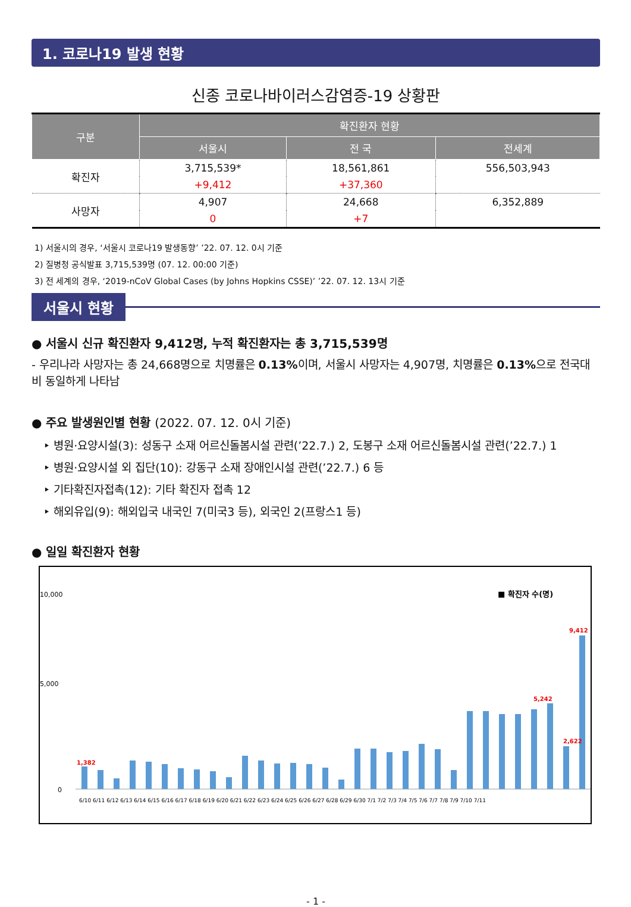1. 코로나19 발생 현황
신종 코로나바이러스감염증-19 상황판
| 구분 | 확진환자 현황 | | |
| --- | --- | --- | --- |
| | 서울시 | 전 국 | 전세계 |
| 확진자 | 3,715,539* | 18,561,861 | 556,503,943 |
| | +9,412 | +37,360 | |
| 사망자 | 4,907 | 24,668 | 6,352,889 |
| | 0 | +7 | |
1) 서울시의 경우, ‘서울시 코로나19 발생동향’ ’22. 07. 12. 0시 기준
2) 질병청 공식발표 3,715,539명 (07. 12. 00:00 기준)
3) 전 세계의 경우, ‘2019-nCoV Global Cases (by Johns Hopkins CSSE)’ ’22. 07. 12. 13시 기준
서울시 현황
● 서울시 신규 확진환자 9,412명, 누적 확진환자는 총 3,715,539명
- 우리나라 사망자는 총 24,668명으로 치명률은 0.13% 이며, 서울시 사망자는 4,907명, 치명률은 0.13% 으로 전국대비 동일하게 나타남
● 주요 발생원인별 현황 (2022. 07. 12. 0시 기준)
‣ 병원·요양시설(3): 성동구 소재 어르신돌봄시설 관련(’22.7.) 2, 도봉구 소재 어르신돌봄시설 관련(’22.7.) 1
‣ 병원·요양시설 외 집단(10): 강동구 소재 장애인시설 관련(’22.7.) 6 등
‣ 기타확진자접촉(12): 기타 확진자 접촉 12
‣ 해외유입(9): 해외입국 내국인 7(미국3 등), 외국인 2(프랑스1 등)
● 일일 확진환자 현황
■ 확진자 수(명)
10,000
5,000
0
1,382
2,622
9,412
5,242
6/10 6/11 6/12 6/13 6/14 6/15 6/16 6/17 6/18 6/19 6/20 6/21 6/22 6/23 6/24 6/25 6/26 6/27 6/28 6/29 6/30 7/1 7/2 7/3 7/4 7/5 7/6 7/7 7/8 7/9 7/10 7/11
- 1 -